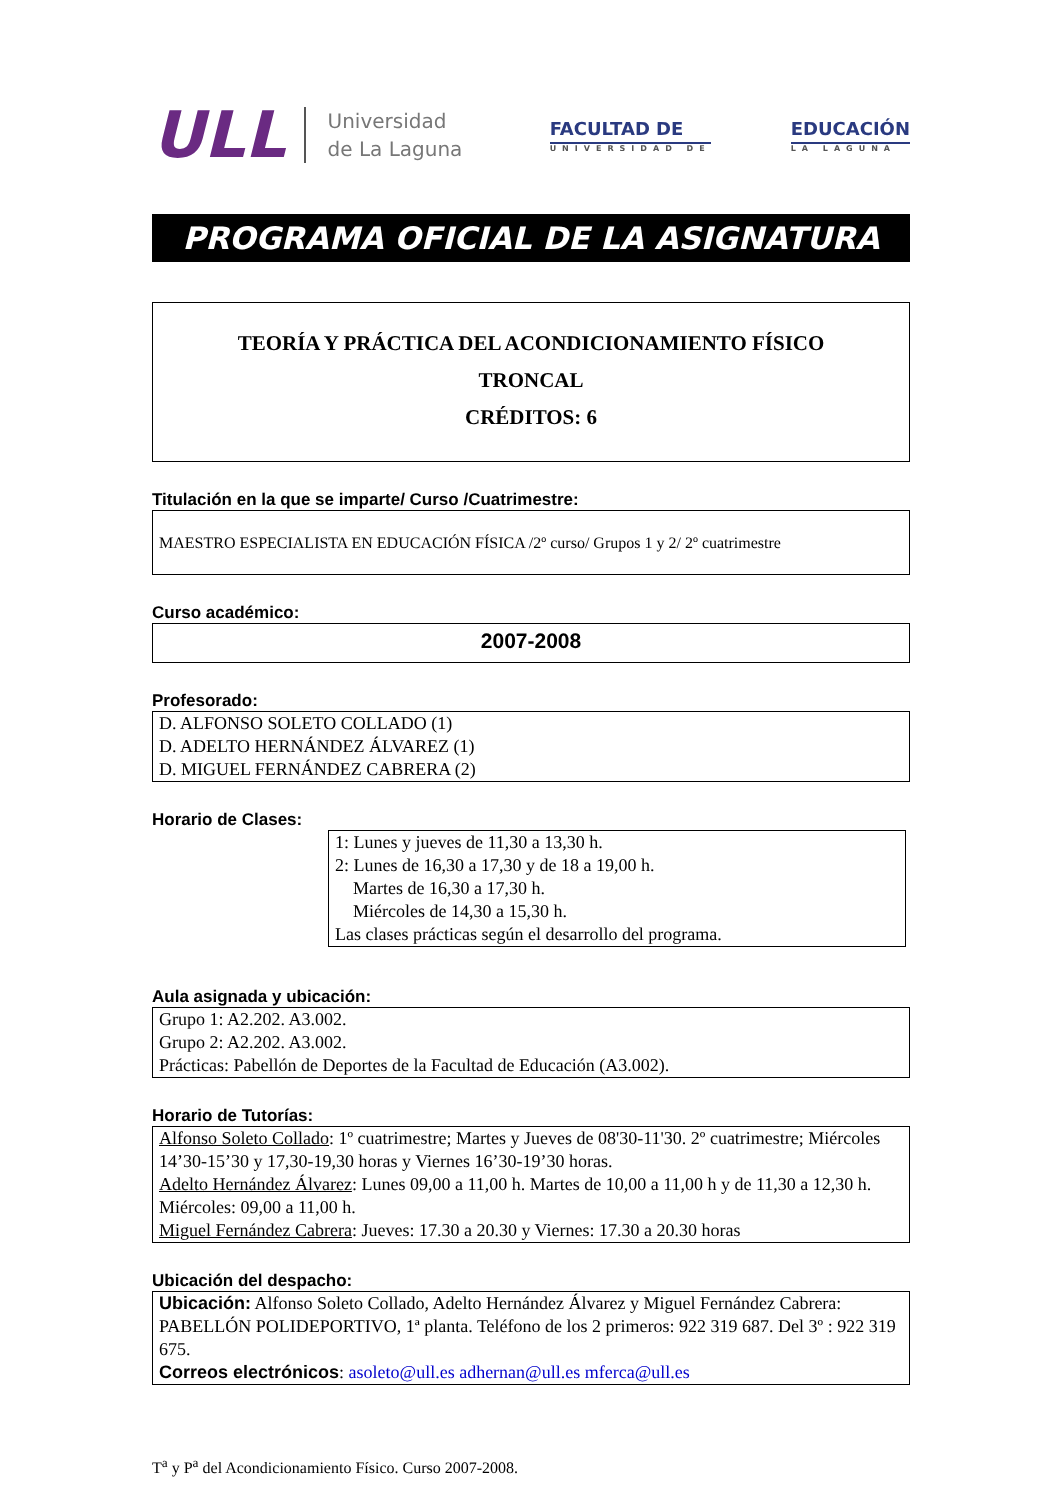ULL
Universidad
de La Laguna
FACULTAD DE
UNIVERSIDAD DE
EDUCACIÓN
LA LAGUNA
PROGRAMA OFICIAL DE LA ASIGNATURA
TEORÍA Y PRÁCTICA DEL ACONDICIONAMIENTO FÍSICO
TRONCAL
CRÉDITOS: 6
Titulación en la que se imparte/ Curso /Cuatrimestre:
MAESTRO ESPECIALISTA EN EDUCACIÓN FÍSICA /2º curso/ Grupos 1 y 2/ 2º cuatrimestre
Curso académico:
2007-2008
Profesorado:
D. ALFONSO SOLETO COLLADO (1)
D. ADELTO HERNÁNDEZ ÁLVAREZ (1)
D. MIGUEL FERNÁNDEZ CABRERA (2)
Horario de Clases:
1: Lunes y jueves de 11,30 a 13,30 h.
2: Lunes de 16,30 a 17,30 y de 18 a 19,00 h.
Martes de 16,30 a 17,30 h.
Miércoles de 14,30 a 15,30 h.
Las clases prácticas según el desarrollo del programa.
Aula asignada y ubicación:
Grupo 1: A2.202. A3.002.
Grupo 2: A2.202. A3.002.
Prácticas: Pabellón de Deportes de la Facultad de Educación (A3.002).
Horario de Tutorías:
Alfonso Soleto Collado: 1º cuatrimestre; Martes y Jueves de 08'30-11'30. 2º cuatrimestre; Miércoles 14’30-15’30 y 17,30-19,30 horas y Viernes 16’30-19’30 horas.
Adelto Hernández Álvarez: Lunes 09,00 a 11,00 h. Martes de 10,00 a 11,00 h y de 11,30 a 12,30 h. Miércoles: 09,00 a 11,00 h.
Miguel Fernández Cabrera: Jueves: 17.30 a 20.30 y Viernes: 17.30 a 20.30 horas
Ubicación del despacho:
Ubicación: Alfonso Soleto Collado, Adelto Hernández Álvarez y Miguel Fernández Cabrera: PABELLÓN POLIDEPORTIVO, 1ª planta. Teléfono de los 2 primeros: 922 319 687. Del 3º : 922 319 675.
Correos electrónicos: asoleto@ull.es adhernan@ull.es mferca@ull.es
T<sup>a</sup> y P<sup>a</sup> del Acondicionamiento Físico. Curso 2007-2008.